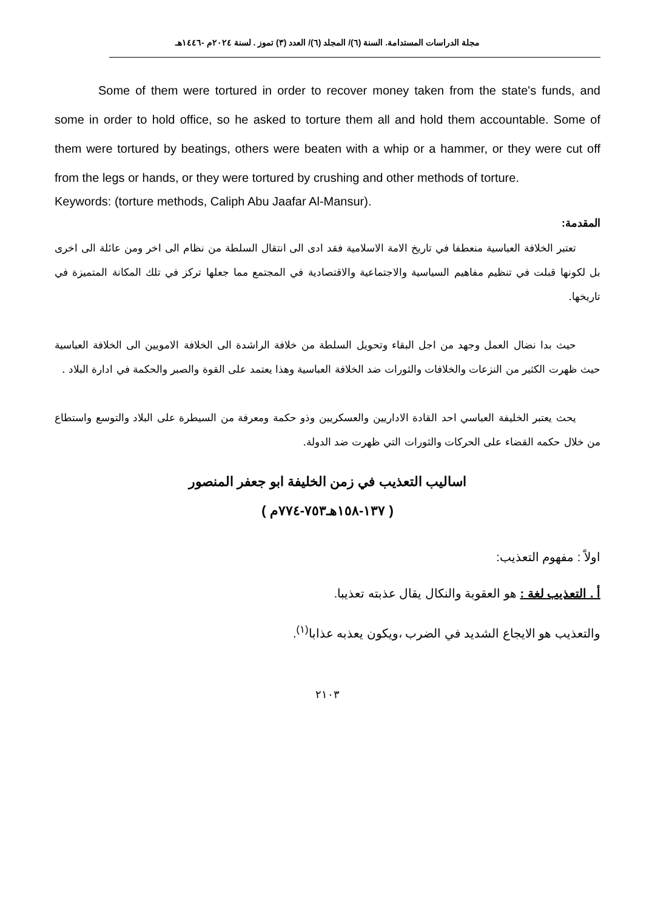مجلة الدراسات المستدامة. السنة (٦)/ المجلد (٦)/ العدد (٣) تموز . لسنة ٢٠٢٤م -١٤٤٦هـ
Some of them were tortured in order to recover money taken from the state's funds, and some in order to hold office, so he asked to torture them all and hold them accountable. Some of them were tortured by beatings, others were beaten with a whip or a hammer, or they were cut off from the legs or hands, or they were tortured by crushing and other methods of torture.
Keywords: (torture methods, Caliph Abu Jaafar Al-Mansur).
المقدمة:
تعتبر الخلافة العباسية منعطفا في تاريخ الامة الاسلامية فقد ادى الى انتقال السلطة من نظام الى اخر ومن عائلة الى اخرى بل لكونها قبلت في تنظيم مفاهيم السياسية والاجتماعية والاقتصادية في المجتمع مما جعلها تركز في تلك المكانة المتميزة في تاريخها.
حيث بدا نضال العمل وجهد من اجل البقاء وتحويل السلطة من خلافة الراشدة الى الخلافة الامويين الى الخلافة العباسية حيث ظهرت الكثير من النزعات والخلافات والثورات ضد الخلافة العباسية وهذا يعتمد على القوة والصبر والحكمة في ادارة البلاد .
يحث يعتبر الخليفة العباسي احد القادة الاداريين والعسكريين وذو حكمة ومعرفة من السيطرة على البلاد والتوسع واستطاع من خلال حكمه القضاء على الحركات والثورات التي ظهرت ضد الدولة.
اساليب التعذيب في زمن الخليفة ابو جعفر المنصور
( ١٣٧-١٥٨هـ٧٥٣-٧٧٤م )
اولاً : مفهوم التعذيب:
أ . التعذيب لغة : هو العقوبة والنكال يقال عذبته تعذيبا.
والتعذيب هو الايجاع الشديد في الضرب ،ويكون يعذبه عذابا<sup>(١)</sup>.
٢١٠٣